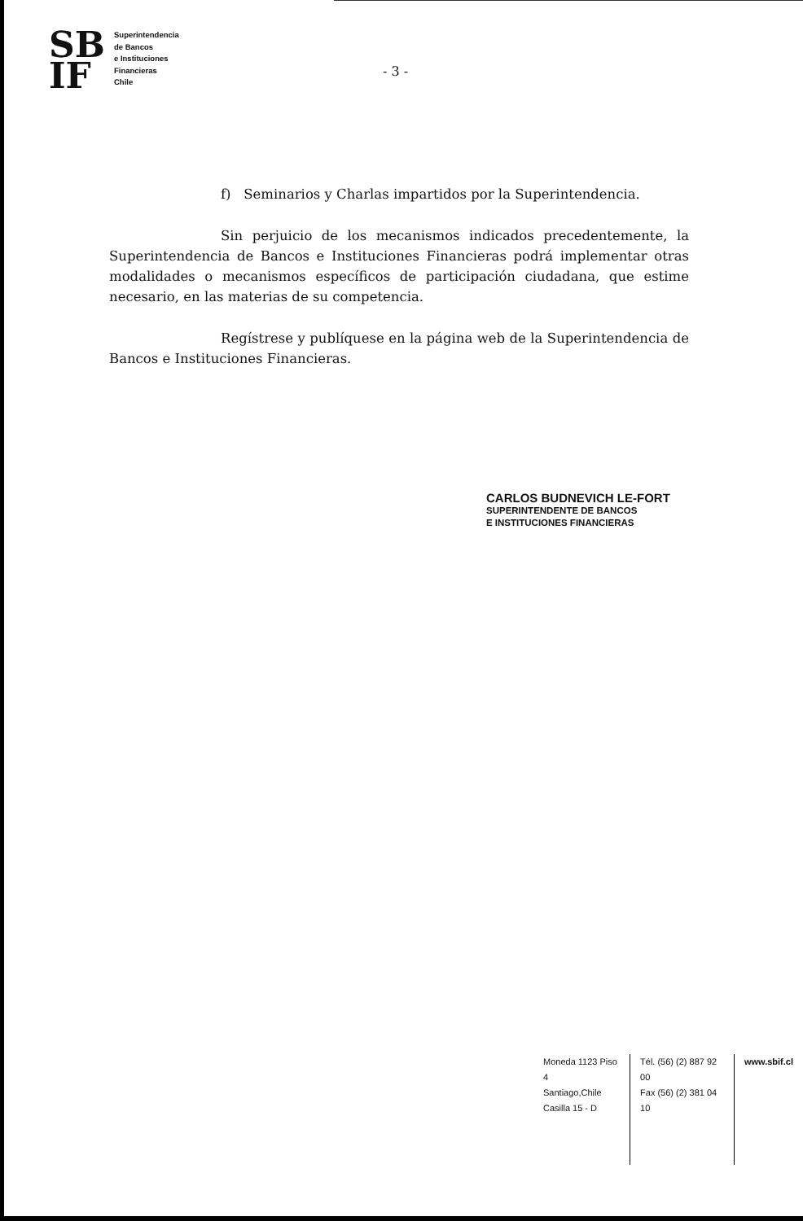SB
IF
Superintendencia
de Bancos
e Instituciones
Financieras
Chile
- 3 -
f) Seminarios y Charlas impartidos por la Superintendencia.
Sin perjuicio de los mecanismos indicados precedentemente, la Superintendencia de Bancos e Instituciones Financieras podrá implementar otras modalidades o mecanismos específicos de participación ciudadana, que estime necesario, en las materias de su competencia.
Regístrese y publíquese en la página web de la Superintendencia de Bancos e Instituciones Financieras.
CARLOS BUDNEVICH LE-FORT
SUPERINTENDENTE DE BANCOS
E INSTITUCIONES FINANCIERAS
Moneda 1123 Piso 4
Santiago,Chile
Casilla 15 - D
Tél. (56) (2) 887 92 00
Fax (56) (2) 381 04 10
www.sbif.cl